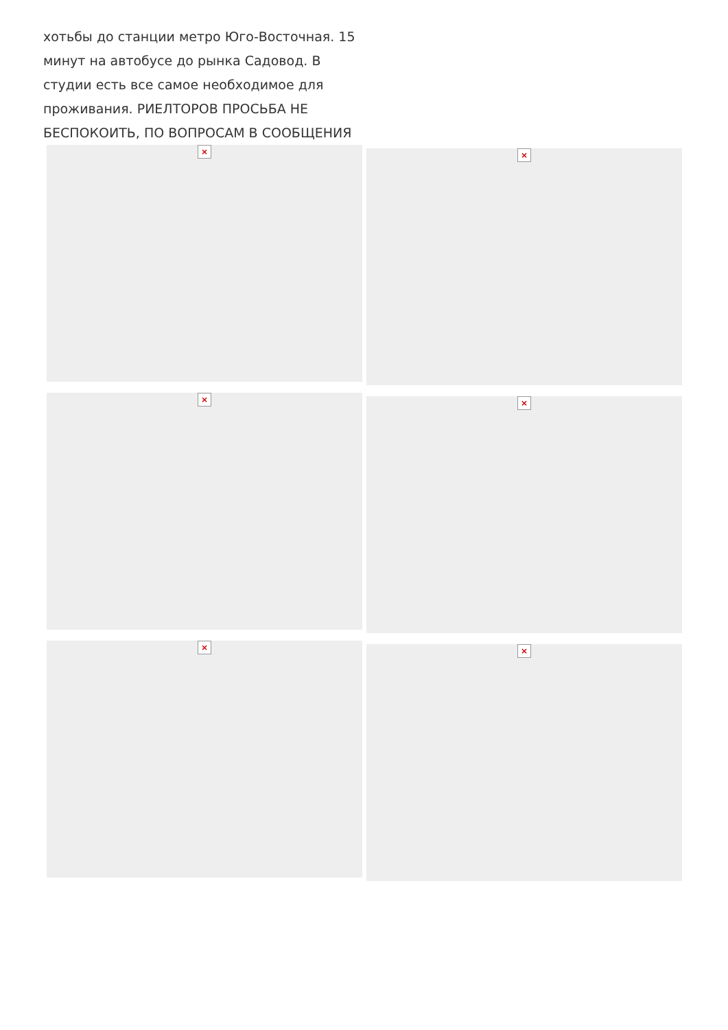хотьбы до станции метро Юго-Восточная. 15 минут на автобусе до рынка Садовод. В студии есть все самое необходимое для проживания. РИЕЛТОРОВ ПРОСЬБА НЕ БЕСПОКОИТЬ, ПО ВОПРОСАМ В СООБЩЕНИЯ
×
×
×
×
×
×